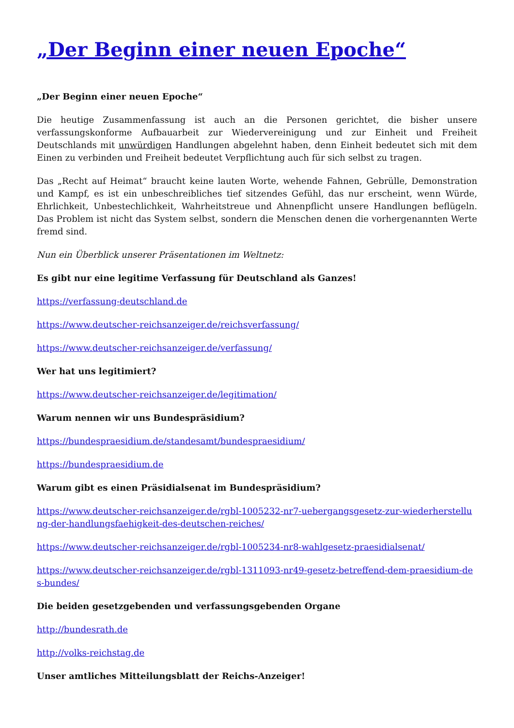„Der Beginn einer neuen Epoche“
„Der Beginn einer neuen Epoche“
Die heutige Zusammenfassung ist auch an die Personen gerichtet, die bisher unsere verfassungskonforme Aufbauarbeit zur Wiedervereinigung und zur Einheit und Freiheit Deutschlands mit unwürdigen Handlungen abgelehnt haben, denn Einheit bedeutet sich mit dem Einen zu verbinden und Freiheit bedeutet Verpflichtung auch für sich selbst zu tragen.
Das „Recht auf Heimat“ braucht keine lauten Worte, wehende Fahnen, Gebrülle, Demonstration und Kampf, es ist ein unbeschreibliches tief sitzendes Gefühl, das nur erscheint, wenn Würde, Ehrlichkeit, Unbestechlichkeit, Wahrheitstreue und Ahnenpflicht unsere Handlungen beflügeln. Das Problem ist nicht das System selbst, sondern die Menschen denen die vorhergenannten Werte fremd sind.
Nun ein Überblick unserer Präsentationen im Weltnetz:
Es gibt nur eine legitime Verfassung für Deutschland als Ganzes!
https://verfassung-deutschland.de
https://www.deutscher-reichsanzeiger.de/reichsverfassung/
https://www.deutscher-reichsanzeiger.de/verfassung/
Wer hat uns legitimiert?
https://www.deutscher-reichsanzeiger.de/legitimation/
Warum nennen wir uns Bundespräsidium?
https://bundespraesidium.de/standesamt/bundespraesidium/
https://bundespraesidium.de
Warum gibt es einen Präsidialsenat im Bundespräsidium?
https://www.deutscher-reichsanzeiger.de/rgbl-1005232-nr7-uebergangsgesetz-zur-wiederherstellung-der-handlungsfaehigkeit-des-deutschen-reiches/
https://www.deutscher-reichsanzeiger.de/rgbl-1005234-nr8-wahlgesetz-praesidialsenat/
https://www.deutscher-reichsanzeiger.de/rgbl-1311093-nr49-gesetz-betreffend-dem-praesidium-des-bundes/
Die beiden gesetzgebenden und verfassungsgebenden Organe
http://bundesrath.de
http://volks-reichstag.de
Unser amtliches Mitteilungsblatt der Reichs-Anzeiger!